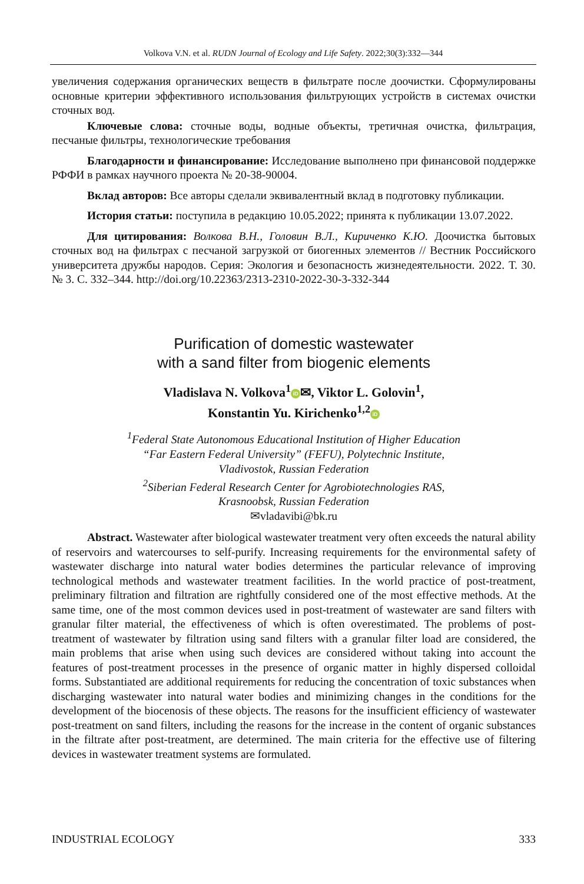Volkova V.N. et al. RUDN Journal of Ecology and Life Safety. 2022;30(3):332—344
увеличения содержания органических веществ в фильтрате после доочистки. Сформулированы основные критерии эффективного использования фильтрующих устройств в системах очистки сточных вод.
Ключевые слова: сточные воды, водные объекты, третичная очистка, фильтрация, песчаные фильтры, технологические требования
Благодарности и финансирование: Исследование выполнено при финансовой поддержке РФФИ в рамках научного проекта № 20-38-90004.
Вклад авторов: Все авторы сделали эквивалентный вклад в подготовку публикации.
История статьи: поступила в редакцию 10.05.2022; принята к публикации 13.07.2022.
Для цитирования: Волкова В.Н., Головин В.Л., Кириченко К.Ю. Доочистка бытовых сточных вод на фильтрах с песчаной загрузкой от биогенных элементов // Вестник Российского университета дружбы народов. Серия: Экология и безопасность жизнедеятельности. 2022. Т. 30. № 3. С. 332–344. http://doi.org/10.22363/2313-2310-2022-30-3-332-344
Purification of domestic wastewater
with a sand filter from biogenic elements
Vladislava N. Volkova<sup>1</sup> iD ✉, Viktor L. Golovin<sup>1</sup>,
Konstantin Yu. Kirichenko<sup>1,2</sup> iD
<sup>1</sup> Federal State Autonomous Educational Institution of Higher Education
“Far Eastern Federal University” (FEFU), Polytechnic Institute,
Vladivostok, Russian Federation
<sup>2</sup> Siberian Federal Research Center for Agrobiotechnologies RAS,
Krasnoobsk, Russian Federation
✉vladavibi@bk.ru
Abstract. Wastewater after biological wastewater treatment very often exceeds the natural ability of reservoirs and watercourses to self-purify. Increasing requirements for the environmental safety of wastewater discharge into natural water bodies determines the particular relevance of improving technological methods and wastewater treatment facilities. In the world practice of post-treatment, preliminary filtration and filtration are rightfully considered one of the most effective methods. At the same time, one of the most common devices used in post-treatment of wastewater are sand filters with granular filter material, the effectiveness of which is often overestimated. The problems of post-treatment of wastewater by filtration using sand filters with a granular filter load are considered, the main problems that arise when using such devices are considered without taking into account the features of post-treatment processes in the presence of organic matter in highly dispersed colloidal forms. Substantiated are additional requirements for reducing the concentration of toxic substances when discharging wastewater into natural water bodies and minimizing changes in the conditions for the development of the biocenosis of these objects. The reasons for the insufficient efficiency of wastewater post-treatment on sand filters, including the reasons for the increase in the content of organic substances in the filtrate after post-treatment, are determined. The main criteria for the effective use of filtering devices in wastewater treatment systems are formulated.
INDUSTRIAL ECOLOGY 333